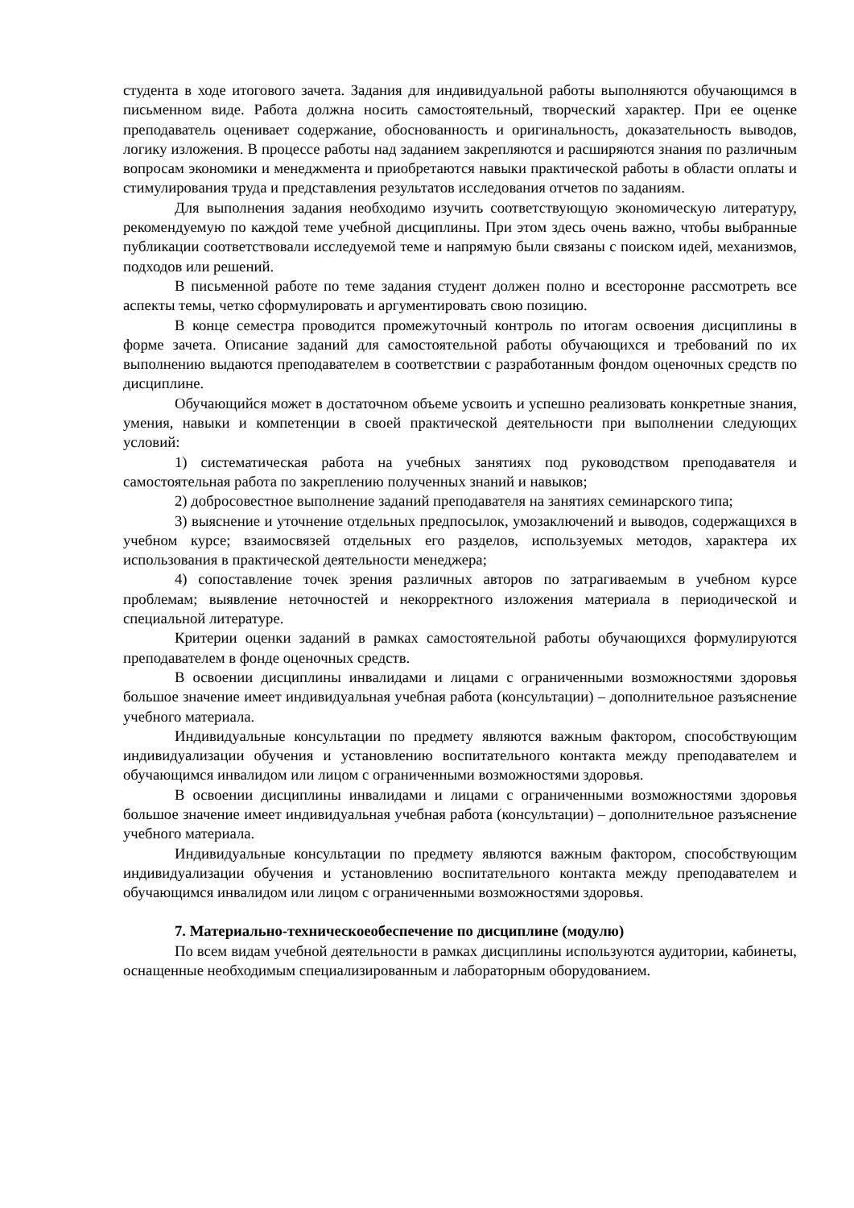студента в ходе итогового зачета. Задания для индивидуальной работы выполняются обучающимся в письменном виде. Работа должна носить самостоятельный, творческий характер. При ее оценке преподаватель оценивает содержание, обоснованность и оригинальность, доказательность выводов, логику изложения. В процессе работы над заданием закрепляются и расширяются знания по различным вопросам экономики и менеджмента и приобретаются навыки практической работы в области оплаты и стимулирования труда и представления результатов исследования отчетов по заданиям.
Для выполнения задания необходимо изучить соответствующую экономическую литературу, рекомендуемую по каждой теме учебной дисциплины. При этом здесь очень важно, чтобы выбранные публикации соответствовали исследуемой теме и напрямую были связаны с поиском идей, механизмов, подходов или решений.
В письменной работе по теме задания студент должен полно и всесторонне рассмотреть все аспекты темы, четко сформулировать и аргументировать свою позицию.
В конце семестра проводится промежуточный контроль по итогам освоения дисциплины в форме зачета. Описание заданий для самостоятельной работы обучающихся и требований по их выполнению выдаются преподавателем в соответствии с разработанным фондом оценочных средств по дисциплине.
Обучающийся может в достаточном объеме усвоить и успешно реализовать конкретные знания, умения, навыки и компетенции в своей практической деятельности при выполнении следующих условий:
1) систематическая работа на учебных занятиях под руководством преподавателя и самостоятельная работа по закреплению полученных знаний и навыков;
2) добросовестное выполнение заданий преподавателя на занятиях семинарского типа;
3) выяснение и уточнение отдельных предпосылок, умозаключений и выводов, содержащихся в учебном курсе; взаимосвязей отдельных его разделов, используемых методов, характера их использования в практической деятельности менеджера;
4) сопоставление точек зрения различных авторов по затрагиваемым в учебном курсе проблемам; выявление неточностей и некорректного изложения материала в периодической и специальной литературе.
Критерии оценки заданий в рамках самостоятельной работы обучающихся формулируются преподавателем в фонде оценочных средств.
В освоении дисциплины инвалидами и лицами с ограниченными возможностями здоровья большое значение имеет индивидуальная учебная работа (консультации) – дополнительное разъяснение учебного материала.
Индивидуальные консультации по предмету являются важным фактором, способствующим индивидуализации обучения и установлению воспитательного контакта между преподавателем и обучающимся инвалидом или лицом с ограниченными возможностями здоровья.
В освоении дисциплины инвалидами и лицами с ограниченными возможностями здоровья большое значение имеет индивидуальная учебная работа (консультации) – дополнительное разъяснение учебного материала.
Индивидуальные консультации по предмету являются важным фактором, способствующим индивидуализации обучения и установлению воспитательного контакта между преподавателем и обучающимся инвалидом или лицом с ограниченными возможностями здоровья.
7. Материально-техническоеобеспечение по дисциплине (модулю)
По всем видам учебной деятельности в рамках дисциплины используются аудитории, кабинеты, оснащенные необходимым специализированным и лабораторным оборудованием.